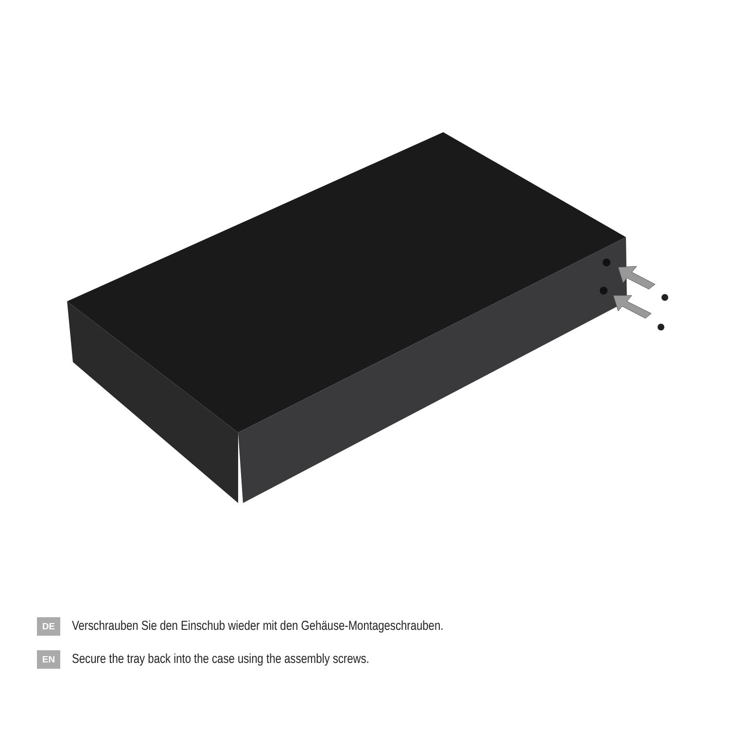DE
Verschrauben Sie den Einschub wieder mit den Gehäuse-Montageschrauben.
EN
Secure the tray back into the case using the assembly screws.